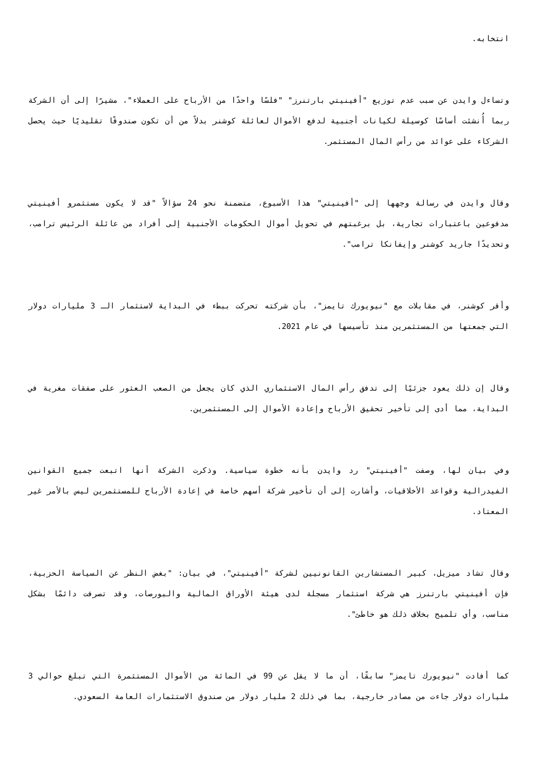انتخابه.
وتساءل وايدن عن سبب عدم توزيع "أفينيتي بارتنرز" "فلسًا واحدًا من الأرباح على العملاء"، مشيرًا إلى أن الشركة ربما أُنشئت أساسًا كوسيلة لكيانات أجنبية لدفع الأموال لعائلة كوشنر بدلاً من أن تكون صندوقًا تقليديًا حيث يحصل الشركاء على عوائد من رأس المال المستثمر.
وقال وايدن في رسالة وجهها إلى "أفينيتي" هذا الأسبوع، متضمنة نحو 24 سؤالاً "قد لا يكون مستثمرو أفينيتي مدفوعين باعتبارات تجارية، بل برغبتهم في تحويل أموال الحكومات الأجنبية إلى أفراد من عائلة الرئيس ترامب، وتحديدًا جاريد كوشنر وإيفانكا ترامب".
وأقر كوشنر، في مقابلات مع "نيويورك تايمز"، بأن شركته تحركت ببطء في البداية لاستثمار الـ 3 مليارات دولار التي جمعتها من المستثمرين منذ تأسيسها في عام 2021.
وقال إن ذلك يعود جزئيًا إلى تدفق رأس المال الاستثماري الذي كان يجعل من الصعب العثور على صفقات مغرية في البداية، مما أدى إلى تأخير تحقيق الأرباح وإعادة الأموال إلى المستثمرين.
وفي بيان لها، وصفت "أفينيتي" رد وايدن بأنه خطوة سياسية. وذكرت الشركة أنها اتبعت جميع القوانين الفيدرالية وقواعد الأخلاقيات، وأشارت إلى أن تأخير شركة أسهم خاصة في إعادة الأرباح للمستثمرين ليس بالأمر غير المعتاد.
وقال تشاد ميزيل، كبير المستشارين القانونيين لشركة "أفينيتي"، في بيان: "بغض النظر عن السياسة الحزبية، فإن أفينيتي بارتنرز هي شركة استثمار مسجلة لدى هيئة الأوراق المالية والبورصات، وقد تصرفت دائمًا بشكل مناسب، وأي تلميح بخلاف ذلك هو خاطئ".
كما أفادت "نيويورك تايمز" سابقًا، أن ما لا يقل عن 99 في المائة من الأموال المستثمرة التي تبلغ حوالي 3 مليارات دولار جاءت من مصادر خارجية، بما في ذلك 2 مليار دولار من صندوق الاستثمارات العامة السعودي.